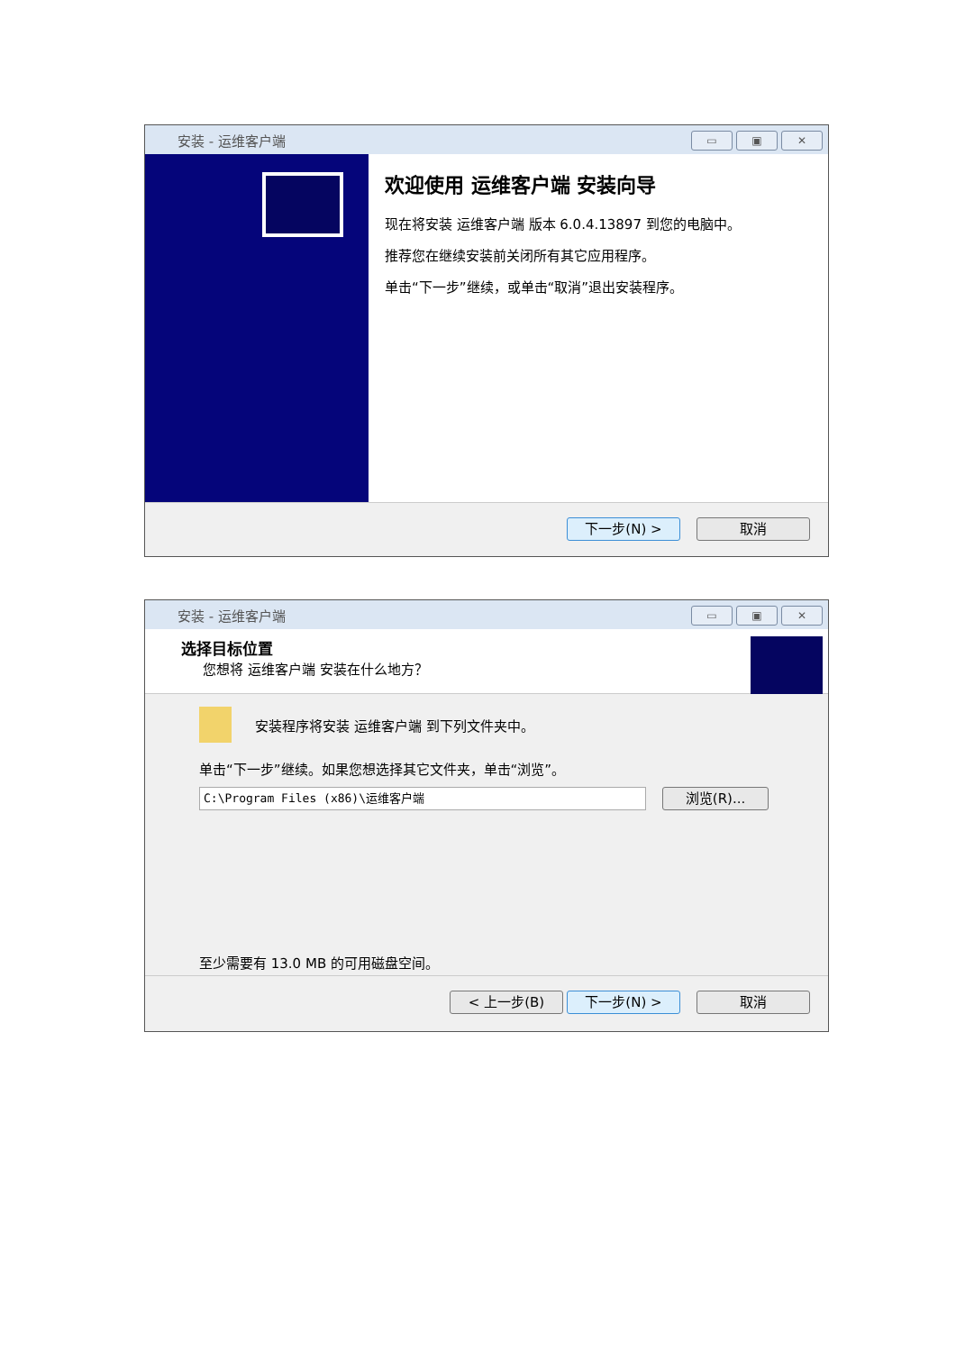安装 - 运维客户端
▭ ▣ ✕
欢迎使用 运维客户端 安装向导
现在将安装 运维客户端 版本 6.0.4.13897 到您的电脑中。
推荐您在继续安装前关闭所有其它应用程序。
单击“下一步”继续，或单击“取消”退出安装程序。
下一步(N) > 取消
安装 - 运维客户端
▭ ▣ ✕
选择目标位置
您想将 运维客户端 安装在什么地方？
安装程序将安装 运维客户端 到下列文件夹中。
单击“下一步”继续。如果您想选择其它文件夹，单击“浏览”。
C:\Program Files (x86)\运维客户端 浏览(R)...
至少需要有 13.0 MB 的可用磁盘空间。
< 上一步(B) 下一步(N) > 取消